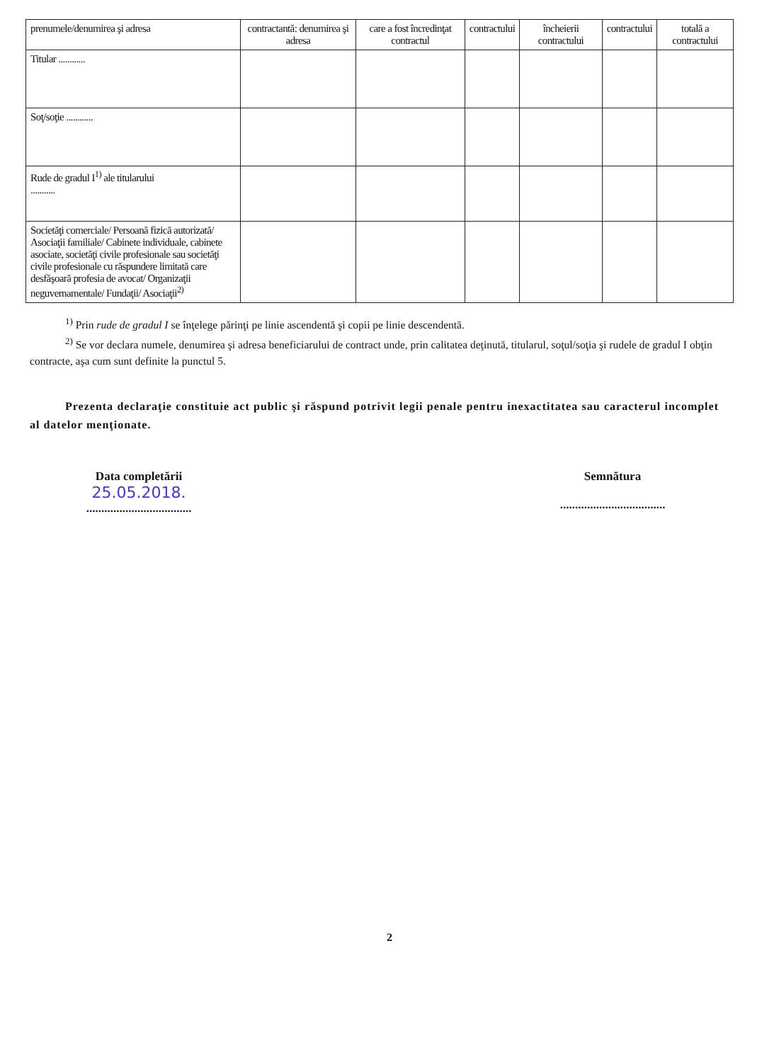| prenumele/denumirea şi adresa | contractantă: denumirea şi adresa | care a fost încredinţat contractul | contractului | încheierii contractului | contractului | totală a contractului |
| --- | --- | --- | --- | --- | --- | --- |
| Titular ............ | | | | | | |
| Soţ/soţie ............ | | | | | | |
| Rude de gradul I<sup>1)</sup> ale titularului ........... | | | | | | |
| Societăţi comerciale/ Persoană fizică autorizată/ Asociaţii familiale/ Cabinete individuale, cabinete asociate, societăţi civile profesionale sau societăţi civile profesionale cu răspundere limitată care desfăşoară profesia de avocat/ Organizaţii neguvernamentale/ Fundaţii/ Asociaţii<sup>2)</sup> | | | | | | |
<sup>1)</sup> Prin rude de gradul I se înţelege părinţi pe linie ascendentă şi copii pe linie descendentă.
<sup>2)</sup> Se vor declara numele, denumirea şi adresa beneficiarului de contract unde, prin calitatea deţinută, titularul, soţul/soţia şi rudele de gradul I obţin contracte, aşa cum sunt definite la punctul 5.
Prezenta declaraţie constituie act public şi răspund potrivit legii penale pentru inexactitatea sau caracterul incomplet al datelor menţionate.
Data completării
25.05.2018.
...................................
Semnătura
...................................
2